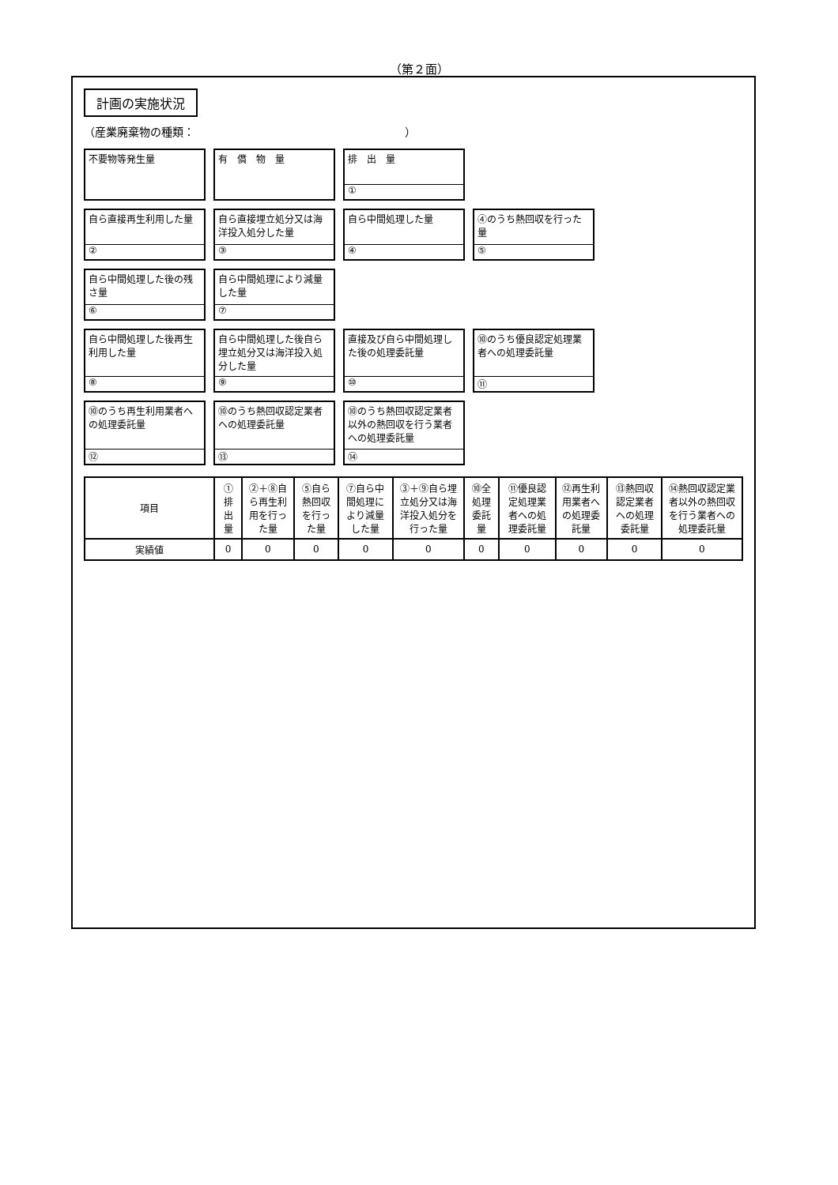（第２面）
計画の実施状況
（産業廃棄物の種類：　　　　　　　　　　　　　　　　　　　）
不要物等発生量
有　償　物　量
排　出　量
①
自ら直接再生利用した量
②
自ら直接埋立処分又は海洋投入処分した量
③
自ら中間処理した量
④
④のうち熱回収を行った量
⑤
自ら中間処理した後の残さ量
⑥
自ら中間処理により減量した量
⑦
自ら中間処理した後再生利用した量
⑧
自ら中間処理した後自ら埋立処分又は海洋投入処分した量
⑨
直接及び自ら中間処理した後の処理委託量
⑩
⑩のうち優良認定処理業者への処理委託量
⑪
⑩のうち再生利用業者への処理委託量
⑫
⑩のうち熱回収認定業者への処理委託量
⑬
⑩のうち熱回収認定業者以外の熱回収を行う業者への処理委託量
⑭
| 項目 | ①排出量 | ②＋⑧自ら再生利用を行った量 | ⑤自ら熱回収を行った量 | ⑦自ら中間処理により減量した量 | ③＋⑨自ら埋立処分又は海洋投入処分を行った量 | ⑩全処理委託量 | ⑪優良認定処理業者への処理委託量 | ⑫再生利用業者への処理委託量 | ⑬熱回収認定業者への処理委託量 | ⑭熱回収認定業者以外の熱回収を行う業者への処理委託量 |
| --- | --- | --- | --- | --- | --- | --- | --- | --- | --- | --- |
| 実績値 | 0 | 0 | 0 | 0 | 0 | 0 | 0 | 0 | 0 | 0 |